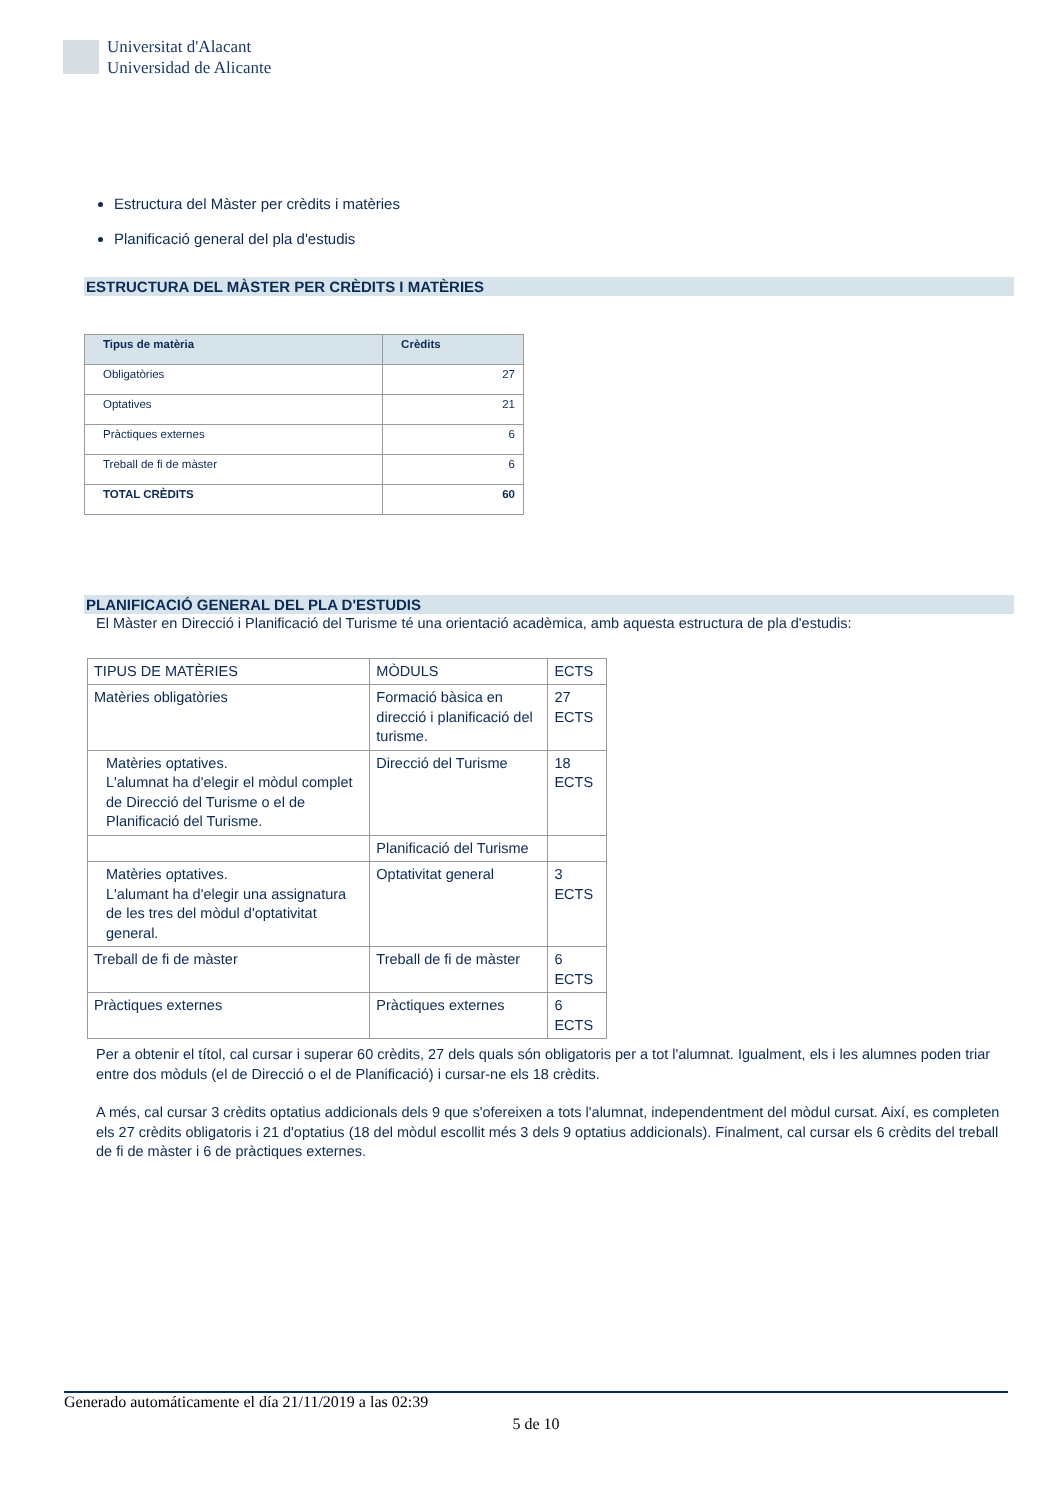Universitat d'Alacant
Universidad de Alicante
Estructura del Màster per crèdits i matèries
Planificació general del pla d'estudis
ESTRUCTURA DEL MÀSTER PER CRÈDITS I MATÈRIES
| Tipus de matèria | Crèdits |
| --- | --- |
| Obligatòries | 27 |
| Optatives | 21 |
| Pràctiques externes | 6 |
| Treball de fi de màster | 6 |
| TOTAL CRÈDITS | 60 |
PLANIFICACIÓ GENERAL DEL PLA D'ESTUDIS
El Màster en Direcció i Planificació del Turisme té una orientació acadèmica, amb aquesta estructura de pla d'estudis:
| TIPUS DE MATÈRIES | MÒDULS | ECTS |
| Matèries obligatòries | Formació bàsica en direcció i planificació del turisme. | 27 ECTS |
| Matèries optatives. L'alumnat ha d'elegir el mòdul complet de Direcció del Turisme o el de Planificació del Turisme. | Direcció del Turisme | 18 ECTS |
| | Planificació del Turisme | |
| Matèries optatives. L'alumant ha d'elegir una assignatura de les tres del mòdul d'optativitat general. | Optativitat general | 3 ECTS |
| Treball de fi de màster | Treball de fi de màster | 6 ECTS |
| Pràctiques externes | Pràctiques externes | 6 ECTS |
Per a obtenir el títol, cal cursar i superar 60 crèdits, 27 dels quals són obligatoris per a tot l'alumnat. Igualment, els i les alumnes poden triar entre dos mòduls (el de Direcció o el de Planificació) i cursar-ne els 18 crèdits.
A més, cal cursar 3 crèdits optatius addicionals dels 9 que s'ofereixen a tots l'alumnat, independentment del mòdul cursat. Així, es completen els 27 crèdits obligatoris i 21 d'optatius (18 del mòdul escollit més 3 dels 9 optatius addicionals). Finalment, cal cursar els 6 crèdits del treball de fi de màster i 6 de pràctiques externes.
Generado automáticamente el día 21/11/2019 a las 02:39
5 de 10